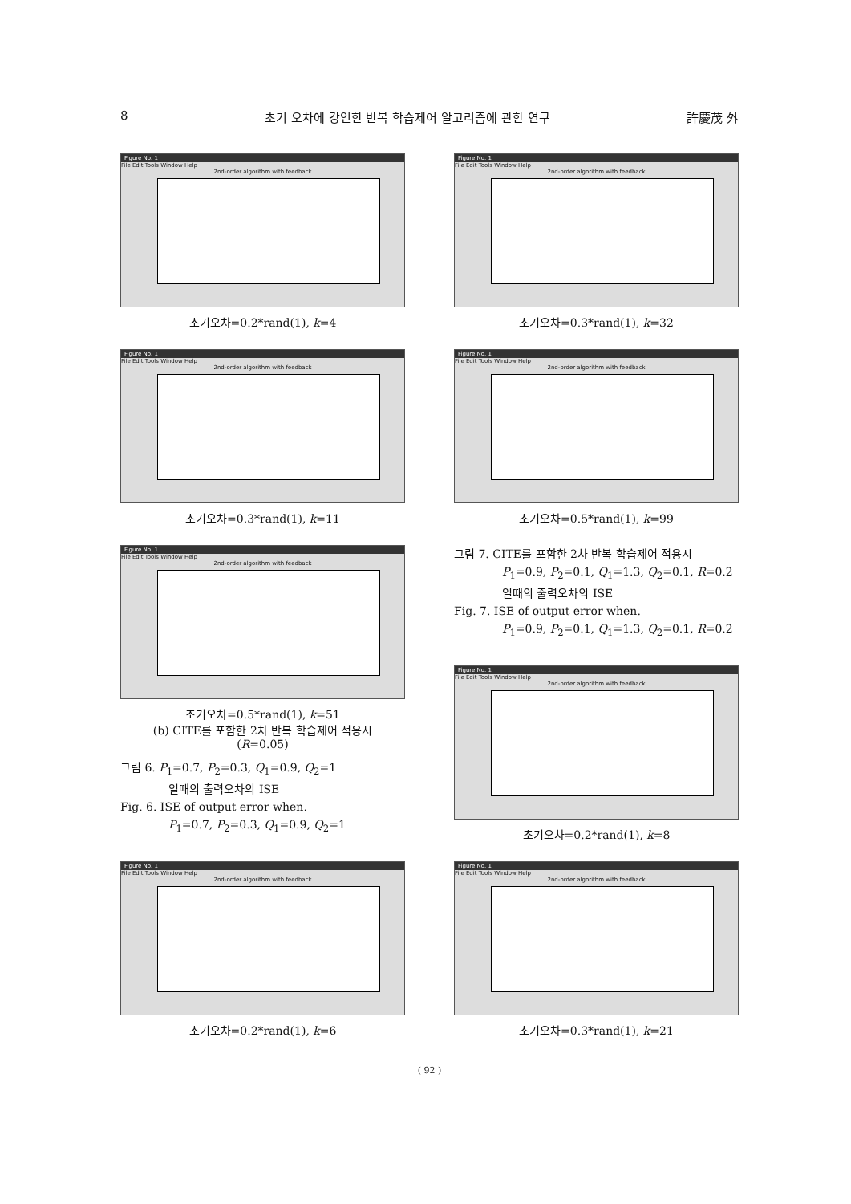8 초기 오차에 강인한 반복 학습제어 알고리즘에 관한 연구 許慶茂 外
Figure No. 1
File Edit Tools Window Help
2nd-order algorithm with feedback
초기오차=0.2*rand(1), k=4
Figure No. 1
File Edit Tools Window Help
2nd-order algorithm with feedback
초기오차=0.3*rand(1), k=11
Figure No. 1
File Edit Tools Window Help
2nd-order algorithm with feedback
초기오차=0.5*rand(1), k=51
(b) CITE를 포함한 2차 반복 학습제어 적용시
(R=0.05)
그림 6. P<sub>1</sub>=0.7, P<sub>2</sub>=0.3, Q<sub>1</sub>=0.9, Q<sub>2</sub>=1
일때의 출력오차의 ISE
Fig. 6. ISE of output error when.
P<sub>1</sub>=0.7, P<sub>2</sub>=0.3, Q<sub>1</sub>=0.9, Q<sub>2</sub>=1
Figure No. 1
File Edit Tools Window Help
2nd-order algorithm with feedback
초기오차=0.2*rand(1), k=6
Figure No. 1
File Edit Tools Window Help
2nd-order algorithm with feedback
초기오차=0.3*rand(1), k=32
Figure No. 1
File Edit Tools Window Help
2nd-order algorithm with feedback
초기오차=0.5*rand(1), k=99
그림 7. CITE를 포함한 2차 반복 학습제어 적용시
P<sub>1</sub>=0.9, P<sub>2</sub>=0.1, Q<sub>1</sub>=1.3, Q<sub>2</sub>=0.1, R=0.2
일때의 출력오차의 ISE
Fig. 7. ISE of output error when.
P<sub>1</sub>=0.9, P<sub>2</sub>=0.1, Q<sub>1</sub>=1.3, Q<sub>2</sub>=0.1, R=0.2
Figure No. 1
File Edit Tools Window Help
2nd-order algorithm with feedback
초기오차=0.2*rand(1), k=8
Figure No. 1
File Edit Tools Window Help
2nd-order algorithm with feedback
초기오차=0.3*rand(1), k=21
( 92 )